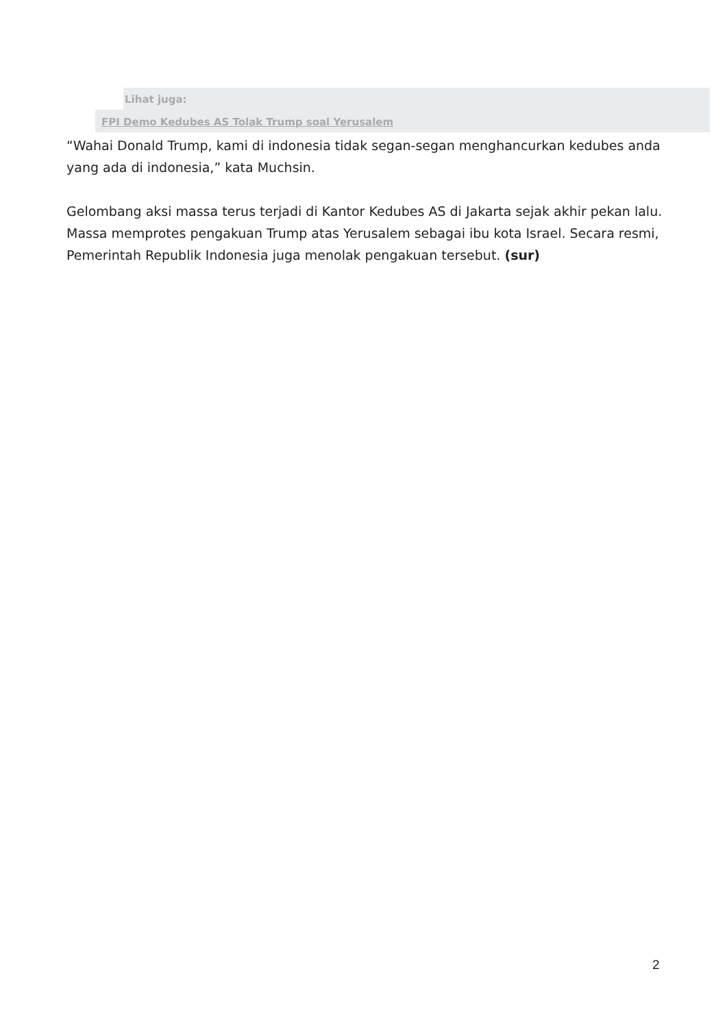Lihat juga:
FPI Demo Kedubes AS Tolak Trump soal Yerusalem
“Wahai Donald Trump, kami di indonesia tidak segan-segan menghancurkan kedubes anda yang ada di indonesia,” kata Muchsin.
Gelombang aksi massa terus terjadi di Kantor Kedubes AS di Jakarta sejak akhir pekan lalu. Massa memprotes pengakuan Trump atas Yerusalem sebagai ibu kota Israel. Secara resmi, Pemerintah Republik Indonesia juga menolak pengakuan tersebut. (sur)
2